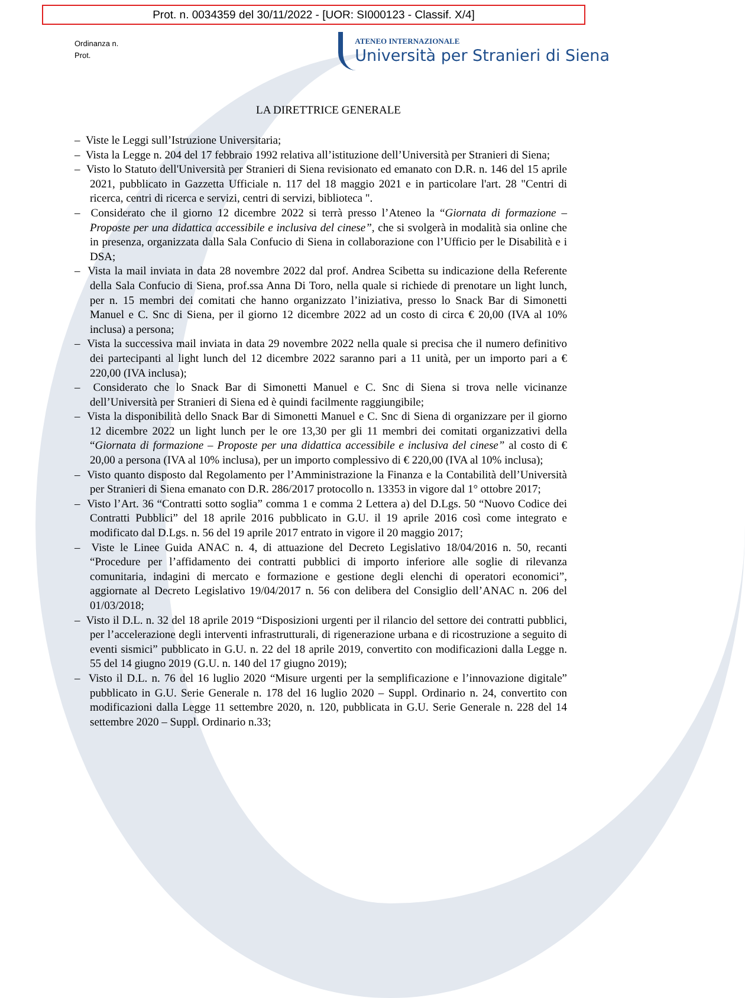Prot. n. 0034359 del 30/11/2022 - [UOR: SI000123 - Classif. X/4]
Ordinanza n.
Prot.
ATENEO INTERNAZIONALE
Università per Stranieri di Siena
LA DIRETTRICE GENERALE
– Viste le Leggi sull’Istruzione Universitaria;
– Vista la Legge n. 204 del 17 febbraio 1992 relativa all’istituzione dell’Università per Stranieri di Siena;
– Visto lo Statuto dell'Università per Stranieri di Siena revisionato ed emanato con D.R. n. 146 del 15 aprile 2021, pubblicato in Gazzetta Ufficiale n. 117 del 18 maggio 2021 e in particolare l'art. 28 "Centri di ricerca, centri di ricerca e servizi, centri di servizi, biblioteca ".
– Considerato che il giorno 12 dicembre 2022 si terrà presso l’Ateneo la “Giornata di formazione – Proposte per una didattica accessibile e inclusiva del cinese”, che si svolgerà in modalità sia online che in presenza, organizzata dalla Sala Confucio di Siena in collaborazione con l’Ufficio per le Disabilità e i DSA;
– Vista la mail inviata in data 28 novembre 2022 dal prof. Andrea Scibetta su indicazione della Referente della Sala Confucio di Siena, prof.ssa Anna Di Toro, nella quale si richiede di prenotare un light lunch, per n. 15 membri dei comitati che hanno organizzato l’iniziativa, presso lo Snack Bar di Simonetti Manuel e C. Snc di Siena, per il giorno 12 dicembre 2022 ad un costo di circa € 20,00 (IVA al 10% inclusa) a persona;
– Vista la successiva mail inviata in data 29 novembre 2022 nella quale si precisa che il numero definitivo dei partecipanti al light lunch del 12 dicembre 2022 saranno pari a 11 unità, per un importo pari a € 220,00 (IVA inclusa);
– Considerato che lo Snack Bar di Simonetti Manuel e C. Snc di Siena si trova nelle vicinanze dell’Università per Stranieri di Siena ed è quindi facilmente raggiungibile;
– Vista la disponibilità dello Snack Bar di Simonetti Manuel e C. Snc di Siena di organizzare per il giorno 12 dicembre 2022 un light lunch per le ore 13,30 per gli 11 membri dei comitati organizzativi della “Giornata di formazione – Proposte per una didattica accessibile e inclusiva del cinese” al costo di € 20,00 a persona (IVA al 10% inclusa), per un importo complessivo di € 220,00 (IVA al 10% inclusa);
– Visto quanto disposto dal Regolamento per l’Amministrazione la Finanza e la Contabilità dell’Università per Stranieri di Siena emanato con D.R. 286/2017 protocollo n. 13353 in vigore dal 1° ottobre 2017;
– Visto l’Art. 36 “Contratti sotto soglia” comma 1 e comma 2 Lettera a) del D.Lgs. 50 “Nuovo Codice dei Contratti Pubblici” del 18 aprile 2016 pubblicato in G.U. il 19 aprile 2016 così come integrato e modificato dal D.Lgs. n. 56 del 19 aprile 2017 entrato in vigore il 20 maggio 2017;
– Viste le Linee Guida ANAC n. 4, di attuazione del Decreto Legislativo 18/04/2016 n. 50, recanti “Procedure per l’affidamento dei contratti pubblici di importo inferiore alle soglie di rilevanza comunitaria, indagini di mercato e formazione e gestione degli elenchi di operatori economici”, aggiornate al Decreto Legislativo 19/04/2017 n. 56 con delibera del Consiglio dell’ANAC n. 206 del 01/03/2018;
– Visto il D.L. n. 32 del 18 aprile 2019 “Disposizioni urgenti per il rilancio del settore dei contratti pubblici, per l’accelerazione degli interventi infrastrutturali, di rigenerazione urbana e di ricostruzione a seguito di eventi sismici” pubblicato in G.U. n. 22 del 18 aprile 2019, convertito con modificazioni dalla Legge n. 55 del 14 giugno 2019 (G.U. n. 140 del 17 giugno 2019);
– Visto il D.L. n. 76 del 16 luglio 2020 “Misure urgenti per la semplificazione e l’innovazione digitale” pubblicato in G.U. Serie Generale n. 178 del 16 luglio 2020 – Suppl. Ordinario n. 24, convertito con modificazioni dalla Legge 11 settembre 2020, n. 120, pubblicata in G.U. Serie Generale n. 228 del 14 settembre 2020 – Suppl. Ordinario n.33;